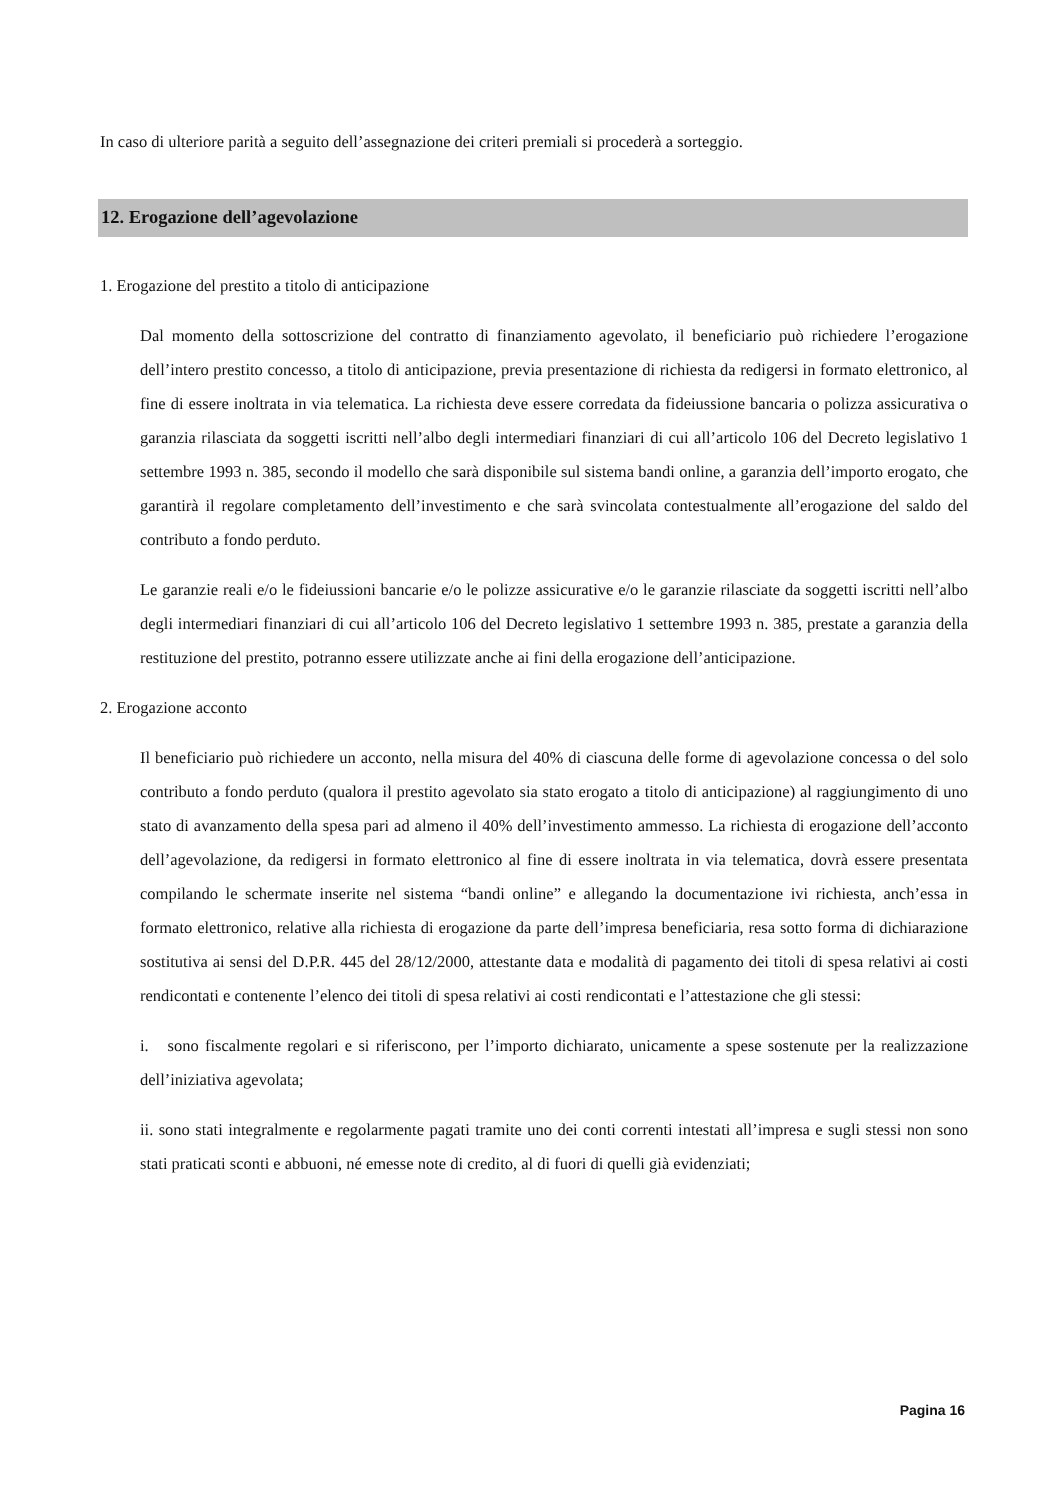In caso di ulteriore parità a seguito dell’assegnazione dei criteri premiali si procederà a sorteggio.
12. Erogazione dell’agevolazione
1. Erogazione del prestito a titolo di anticipazione
Dal momento della sottoscrizione del contratto di finanziamento agevolato, il beneficiario può richiedere l’erogazione dell’intero prestito concesso, a titolo di anticipazione, previa presentazione di richiesta da redigersi in formato elettronico, al fine di essere inoltrata in via telematica. La richiesta deve essere corredata da fideiussione bancaria o polizza assicurativa o garanzia rilasciata da soggetti iscritti nell’albo degli intermediari finanziari di cui all’articolo 106 del Decreto legislativo 1 settembre 1993 n. 385, secondo il modello che sarà disponibile sul sistema bandi online, a garanzia dell’importo erogato, che garantirà il regolare completamento dell’investimento e che sarà svincolata contestualmente all’erogazione del saldo del contributo a fondo perduto.
Le garanzie reali e/o le fideiussioni bancarie e/o le polizze assicurative e/o le garanzie rilasciate da soggetti iscritti nell’albo degli intermediari finanziari di cui all’articolo 106 del Decreto legislativo 1 settembre 1993 n. 385, prestate a garanzia della restituzione del prestito, potranno essere utilizzate anche ai fini della erogazione dell’anticipazione.
2. Erogazione acconto
Il beneficiario può richiedere un acconto, nella misura del 40% di ciascuna delle forme di agevolazione concessa o del solo contributo a fondo perduto (qualora il prestito agevolato sia stato erogato a titolo di anticipazione) al raggiungimento di uno stato di avanzamento della spesa pari ad almeno il 40% dell’investimento ammesso. La richiesta di erogazione dell’acconto dell’agevolazione, da redigersi in formato elettronico al fine di essere inoltrata in via telematica, dovrà essere presentata compilando le schermate inserite nel sistema “bandi online” e allegando la documentazione ivi richiesta, anch’essa in formato elettronico, relative alla richiesta di erogazione da parte dell’impresa beneficiaria, resa sotto forma di dichiarazione sostitutiva ai sensi del D.P.R. 445 del 28/12/2000, attestante data e modalità di pagamento dei titoli di spesa relativi ai costi rendicontati e contenente l’elenco dei titoli di spesa relativi ai costi rendicontati e l’attestazione che gli stessi:
i. sono fiscalmente regolari e si riferiscono, per l’importo dichiarato, unicamente a spese sostenute per la realizzazione dell’iniziativa agevolata;
ii. sono stati integralmente e regolarmente pagati tramite uno dei conti correnti intestati all’impresa e sugli stessi non sono stati praticati sconti e abbuoni, né emesse note di credito, al di fuori di quelli già evidenziati;
Pagina 16